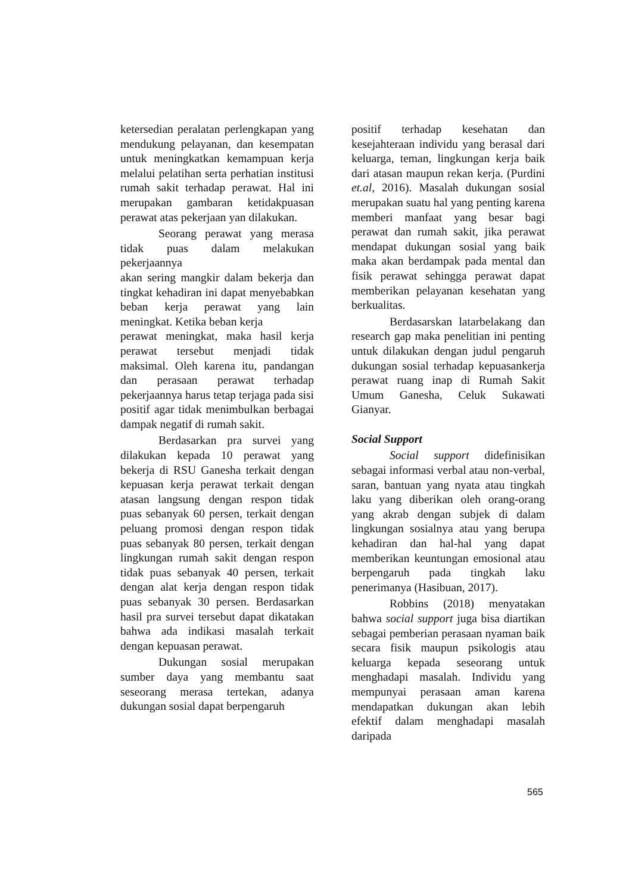ketersedian peralatan perlengkapan yang mendukung pelayanan, dan kesempatan untuk meningkatkan kemampuan kerja melalui pelatihan serta perhatian institusi rumah sakit terhadap perawat. Hal ini merupakan gambaran ketidakpuasan perawat atas pekerjaan yan dilakukan.
Seorang perawat yang merasa tidak puas dalam melakukan pekerjaannya
akan sering mangkir dalam bekerja dan tingkat kehadiran ini dapat menyebabkan beban kerja perawat yang lain meningkat. Ketika beban kerja
perawat meningkat, maka hasil kerja perawat tersebut menjadi tidak maksimal. Oleh karena itu, pandangan dan perasaan perawat terhadap pekerjaannya harus tetap terjaga pada sisi positif agar tidak menimbulkan berbagai dampak negatif di rumah sakit.
Berdasarkan pra survei yang dilakukan kepada 10 perawat yang bekerja di RSU Ganesha terkait dengan kepuasan kerja perawat terkait dengan atasan langsung dengan respon tidak puas sebanyak 60 persen, terkait dengan peluang promosi dengan respon tidak puas sebanyak 80 persen, terkait dengan lingkungan rumah sakit dengan respon tidak puas sebanyak 40 persen, terkait dengan alat kerja dengan respon tidak puas sebanyak 30 persen. Berdasarkan hasil pra survei tersebut dapat dikatakan bahwa ada indikasi masalah terkait dengan kepuasan perawat.
Dukungan sosial merupakan sumber daya yang membantu saat seseorang merasa tertekan, adanya dukungan sosial dapat berpengaruh
positif terhadap kesehatan dan kesejahteraan individu yang berasal dari keluarga, teman, lingkungan kerja baik dari atasan maupun rekan kerja. (Purdini et.al, 2016). Masalah dukungan sosial merupakan suatu hal yang penting karena memberi manfaat yang besar bagi perawat dan rumah sakit, jika perawat mendapat dukungan sosial yang baik maka akan berdampak pada mental dan fisik perawat sehingga perawat dapat memberikan pelayanan kesehatan yang berkualitas.
Berdasarskan latarbelakang dan research gap maka penelitian ini penting untuk dilakukan dengan judul pengaruh dukungan sosial terhadap kepuasankerja perawat ruang inap di Rumah Sakit Umum Ganesha, Celuk Sukawati Gianyar.
Social Support
Social support didefinisikan sebagai informasi verbal atau non-verbal, saran, bantuan yang nyata atau tingkah laku yang diberikan oleh orang-orang yang akrab dengan subjek di dalam lingkungan sosialnya atau yang berupa kehadiran dan hal-hal yang dapat memberikan keuntungan emosional atau berpengaruh pada tingkah laku penerimanya (Hasibuan, 2017).
Robbins (2018) menyatakan bahwa social support juga bisa diartikan sebagai pemberian perasaan nyaman baik secara fisik maupun psikologis atau keluarga kepada seseorang untuk menghadapi masalah. Individu yang mempunyai perasaan aman karena mendapatkan dukungan akan lebih efektif dalam menghadapi masalah daripada
565